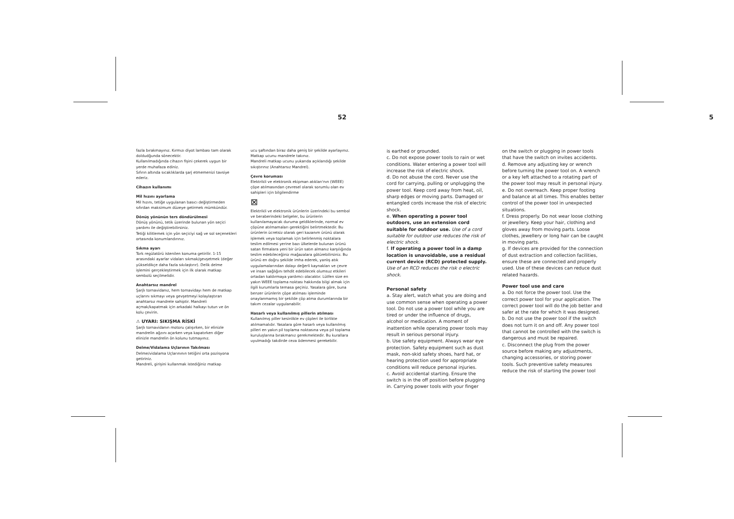52
fazla bırakmayınız. Kırmızı diyot lambası tam olarak doldudğunda sönecektir.
Kullanılmadığında cihazın fişini çekerek uygun bir yerde muhafaza ediniz.
Sıfırın altında sıcaklıklarda şarj etmemenizi tavsiye ederiz.
Cihazın kullanımı
Mil hızını ayarlama
Mil hızını, tetiğe uygulanan basıcı değiştirmeden sıfırdan maksimum düzeye getirmek mümkündür.
Dönüş yönünün ters döndürülmesi
Dönüş yönünü, tetik üzerinde bulunan yön seçici yardımı ile değiştirebilirsiniz.
Tetiği kilitlemek için yön seçiciyi sağ ve sol seçenekleri ortasında konumlandırınız.
Sıkma ayarı
Tork regülatörü istenilen konuma getirilir. 1-15 arasındaki ayarlar vidaları sıkmak/gevşetmek (değer yükseldikçe daha fazla sıkılaştırır). Delik delme işlemini gerçekleştirmek için ilk olarak matkap sembolü seçilmelidir.
Anahtarsız mandrel
Şarjlı tornavidanız, hem tornavidayı hem de matkap uçlarını sıkmayı veya gevşetmeyi kolaylaştıran anahtarsız mandrele sahiptir. Mandreli açmak/kapatmak için arkadaki halkayı tutun ve ön kolu çevirin.
⚠ UYARI: SIKIŞMA RİSKİ
Şarjlı tornavidanın motoru çalışırken, bir elinizle mandrelin ağzını açarken veya kapatırken diğer elinizle mandrelin ön kolunu tutmayınız.
Delme/Vidalama Uçlarının Takılması
Delme/vidalama Uçlarınının tetiğini orta pozisyona getiriniz.
Mandreli, girişini kullanmak istediğiniz matkap
ucu şaftından biraz daha geniş bir şekilde ayarlayınız.
Matkap ucunu mandrele takınız.
Mandreli matkap ucunu yukarıda açıklandığı şekilde sıkıştırınız (Anahtarsız Mandrel).
Çevre koruması
Elektrikli ve elektronik ekipman atıkları'nın (WEEE) çöpe atılmasından çevresel olarak sorumlu olan ev sahipleri için bilgilendirme
⊠
Elektrikli ve elektronik ürünlerin üzerindeki bu sembol ve beraberindeki belgeler, bu ürünlerin kullanılamayacak duruma geldiklerinde, normal ev çöpüne atılmamaları gerektiğini belirtmektedir. Bu ürünlerin ücretsiz olarak geri kazanım ürünü olarak işlemek veya toplamak için belirlenmiş noktalara teslim edilmesi yerine bazı ülkelerde bulunan ürünü satan firmalara yeni bir ürün satın almanız karşılığında teslim edebileceğiniz mağazalara götürebilirsiniz. Bu ürünü en doğru şekilde imha ederek, yanlış atık uygulamalarından dolayı değerli kaynakları ve çevre ve insan sağlığını tehdit edebilecek olumsuz etkileri ortadan kaldırmaya yardımcı olacaktır. Lütfen size en yakın WEEE toplama noktası hakkında bilgi almak için ilgili kurumlarla temasa geçiniz. Yasalara göre, buna benzer ürünlerin çöpe atılması işleminde onaylanmamış bir şekilde çöp atma durumlarında bir takım cezalar uygulanabilir.
Hasarlı veya kullanılmış pillerin atılması
Kullanılmış piller kesinlikle ev çöpleri ile birlikte atılmamalıdır. Yasalara göre hasarlı veya kullanılmış pilleri en yakın pil toplama noktasına veya pil toplama kuruluşlarına bırakmanız gerekmektedir. Bu kurallara uyulmadığı takdirde ceza ödenmesi gerekebilir.
5
is earthed or grounded.
c. Do not expose power tools to rain or wet conditions. Water entering a power tool will increase the risk of electric shock.
d. Do not abuse the cord. Never use the cord for carrying, pulling or unplugging the power tool. Keep cord away from heat, oil, sharp edges or moving parts. Damaged or entangled cords increase the risk of electric shock.
e. When operating a power tool outdoors, use an extension cord suitable for outdoor use. Use of a cord suitable for outdoor use reduces the risk of electric shock.
f. If operating a power tool in a damp location is unavoidable, use a residual current device (RCD) protected supply. Use of an RCD reduces the risk o electric shock.
Personal safety
a. Stay alert, watch what you are doing and use common sense when operating a power tool. Do not use a power tool while you are tired or under the influence of drugs, alcohol or medication. A moment of inattention while operating power tools may result in serious personal injury.
b. Use safety equipment. Always wear eye protection. Safety equipment such as dust mask, non-skid safety shoes, hard hat, or hearing protection used for appropriate conditions will reduce personal injuries.
c. Avoid accidental starting. Ensure the switch is in the off position before plugging in. Carrying power tools with your finger
on the switch or plugging in power tools that have the switch on invites accidents.
d. Remove any adjusting key or wrench before turning the power tool on. A wrench or a key left attached to a rotating part of the power tool may result in personal injury.
e. Do not overreach. Keep proper footing and balance at all times. This enables better control of the power tool in unexpected situations.
f. Dress properly. Do not wear loose clothing or jewellery. Keep your hair, clothing and gloves away from moving parts. Loose clothes, jewellery or long hair can be caught in moving parts.
g. If devices are provided for the connection of dust extraction and collection facilities, ensure these are connected and properly used. Use of these devices can reduce dust related hazards.
Power tool use and care
a. Do not force the power tool. Use the correct power tool for your application. The correct power tool will do the job better and safer at the rate for which it was designed.
b. Do not use the power tool if the switch does not turn it on and off. Any power tool that cannot be controlled with the switch is dangerous and must be repaired.
c. Disconnect the plug from the power source before making any adjustments, changing accessories, or storing power tools. Such preventive safety measures reduce the risk of starting the power tool